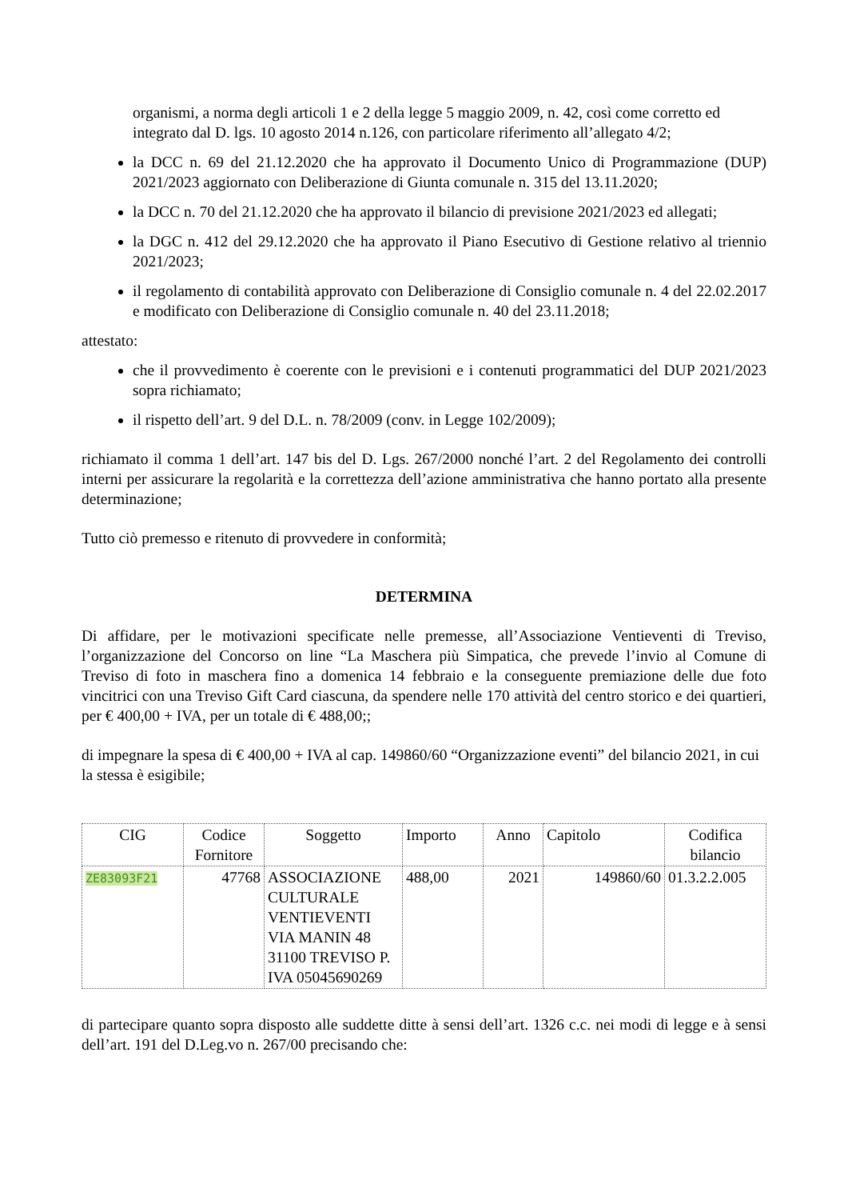organismi, a norma degli articoli 1 e 2 della legge 5 maggio 2009, n. 42, così come corretto ed integrato dal D. lgs. 10 agosto 2014 n.126, con particolare riferimento all’allegato 4/2;
la DCC n. 69 del 21.12.2020 che ha approvato il Documento Unico di Programmazione (DUP) 2021/2023 aggiornato con Deliberazione di Giunta comunale n. 315 del 13.11.2020;
la DCC n. 70 del 21.12.2020 che ha approvato il bilancio di previsione 2021/2023 ed allegati;
la DGC n. 412 del 29.12.2020 che ha approvato il Piano Esecutivo di Gestione relativo al triennio 2021/2023;
il regolamento di contabilità approvato con Deliberazione di Consiglio comunale n. 4 del 22.02.2017 e modificato con Deliberazione di Consiglio comunale n. 40 del 23.11.2018;
attestato:
che il provvedimento è coerente con le previsioni e i contenuti programmatici del DUP 2021/2023 sopra richiamato;
il rispetto dell’art. 9 del D.L. n. 78/2009 (conv. in Legge 102/2009);
richiamato il comma 1 dell’art. 147 bis del D. Lgs. 267/2000 nonché l’art. 2 del Regolamento dei controlli interni per assicurare la regolarità e la correttezza dell’azione amministrativa che hanno portato alla presente determinazione;
Tutto ciò premesso e ritenuto di provvedere in conformità;
DETERMINA
Di affidare, per le motivazioni specificate nelle premesse, all’Associazione Ventieventi di Treviso, l’organizzazione del Concorso on line “La Maschera più Simpatica, che prevede l’invio al Comune di Treviso di foto in maschera fino a domenica 14 febbraio e la conseguente premiazione delle due foto vincitrici con una Treviso Gift Card ciascuna, da spendere nelle 170 attività del centro storico e dei quartieri, per € 400,00 + IVA, per un totale di € 488,00;;
di impegnare la spesa di € 400,00 + IVA al cap. 149860/60 “Organizzazione eventi” del bilancio 2021, in cui la stessa è esigibile;
| CIG | Codice Fornitore | Soggetto | Importo | Anno | Capitolo | Codifica bilancio |
| --- | --- | --- | --- | --- | --- | --- |
| ZE83093F21 | 47768 | ASSOCIAZIONE CULTURALE VENTIEVENTI VIA MANIN 48 31100 TREVISO P. IVA 05045690269 | 488,00 | 2021 | 149860/60 | 01.3.2.2.005 |
di partecipare quanto sopra disposto alle suddette ditte à sensi dell’art. 1326 c.c. nei modi di legge e à sensi dell’art. 191 del D.Leg.vo n. 267/00 precisando che: